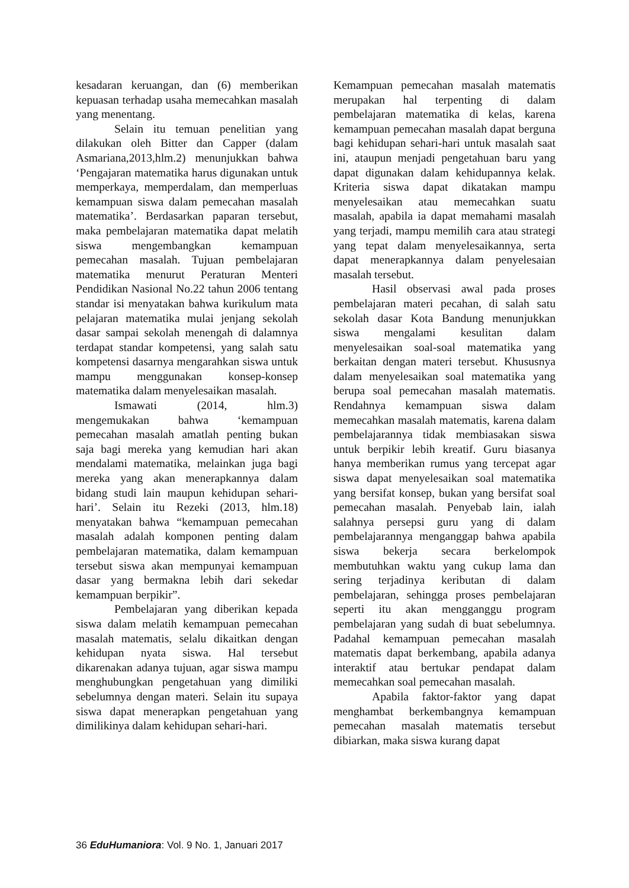kesadaran keruangan, dan (6) memberikan kepuasan terhadap usaha memecahkan masalah yang menentang.
Selain itu temuan penelitian yang dilakukan oleh Bitter dan Capper (dalam Asmariana,2013,hlm.2) menunjukkan bahwa ‘Pengajaran matematika harus digunakan untuk memperkaya, memperdalam, dan memperluas kemampuan siswa dalam pemecahan masalah matematika’. Berdasarkan paparan tersebut, maka pembelajaran matematika dapat melatih siswa mengembangkan kemampuan pemecahan masalah. Tujuan pembelajaran matematika menurut Peraturan Menteri Pendidikan Nasional No.22 tahun 2006 tentang standar isi menyatakan bahwa kurikulum mata pelajaran matematika mulai jenjang sekolah dasar sampai sekolah menengah di dalamnya terdapat standar kompetensi, yang salah satu kompetensi dasarnya mengarahkan siswa untuk mampu menggunakan konsep-konsep matematika dalam menyelesaikan masalah.
Ismawati (2014, hlm.3) mengemukakan bahwa ‘kemampuan pemecahan masalah amatlah penting bukan saja bagi mereka yang kemudian hari akan mendalami matematika, melainkan juga bagi mereka yang akan menerapkannya dalam bidang studi lain maupun kehidupan sehari-hari’. Selain itu Rezeki (2013, hlm.18) menyatakan bahwa “kemampuan pemecahan masalah adalah komponen penting dalam pembelajaran matematika, dalam kemampuan tersebut siswa akan mempunyai kemampuan dasar yang bermakna lebih dari sekedar kemampuan berpikir”.
Pembelajaran yang diberikan kepada siswa dalam melatih kemampuan pemecahan masalah matematis, selalu dikaitkan dengan kehidupan nyata siswa. Hal tersebut dikarenakan adanya tujuan, agar siswa mampu menghubungkan pengetahuan yang dimiliki sebelumnya dengan materi. Selain itu supaya siswa dapat menerapkan pengetahuan yang dimilikinya dalam kehidupan sehari-hari.
Kemampuan pemecahan masalah matematis merupakan hal terpenting di dalam pembelajaran matematika di kelas, karena kemampuan pemecahan masalah dapat berguna bagi kehidupan sehari-hari untuk masalah saat ini, ataupun menjadi pengetahuan baru yang dapat digunakan dalam kehidupannya kelak. Kriteria siswa dapat dikatakan mampu menyelesaikan atau memecahkan suatu masalah, apabila ia dapat memahami masalah yang terjadi, mampu memilih cara atau strategi yang tepat dalam menyelesaikannya, serta dapat menerapkannya dalam penyelesaian masalah tersebut.
Hasil observasi awal pada proses pembelajaran materi pecahan, di salah satu sekolah dasar Kota Bandung menunjukkan siswa mengalami kesulitan dalam menyelesaikan soal-soal matematika yang berkaitan dengan materi tersebut. Khususnya dalam menyelesaikan soal matematika yang berupa soal pemecahan masalah matematis. Rendahnya kemampuan siswa dalam memecahkan masalah matematis, karena dalam pembelajarannya tidak membiasakan siswa untuk berpikir lebih kreatif. Guru biasanya hanya memberikan rumus yang tercepat agar siswa dapat menyelesaikan soal matematika yang bersifat konsep, bukan yang bersifat soal pemecahan masalah. Penyebab lain, ialah salahnya persepsi guru yang di dalam pembelajarannya menganggap bahwa apabila siswa bekerja secara berkelompok membutuhkan waktu yang cukup lama dan sering terjadinya keributan di dalam pembelajaran, sehingga proses pembelajaran seperti itu akan mengganggu program pembelajaran yang sudah di buat sebelumnya. Padahal kemampuan pemecahan masalah matematis dapat berkembang, apabila adanya interaktif atau bertukar pendapat dalam memecahkan soal pemecahan masalah.
Apabila faktor-faktor yang dapat menghambat berkembangnya kemampuan pemecahan masalah matematis tersebut dibiarkan, maka siswa kurang dapat
36 EduHumaniora: Vol. 9 No. 1, Januari 2017